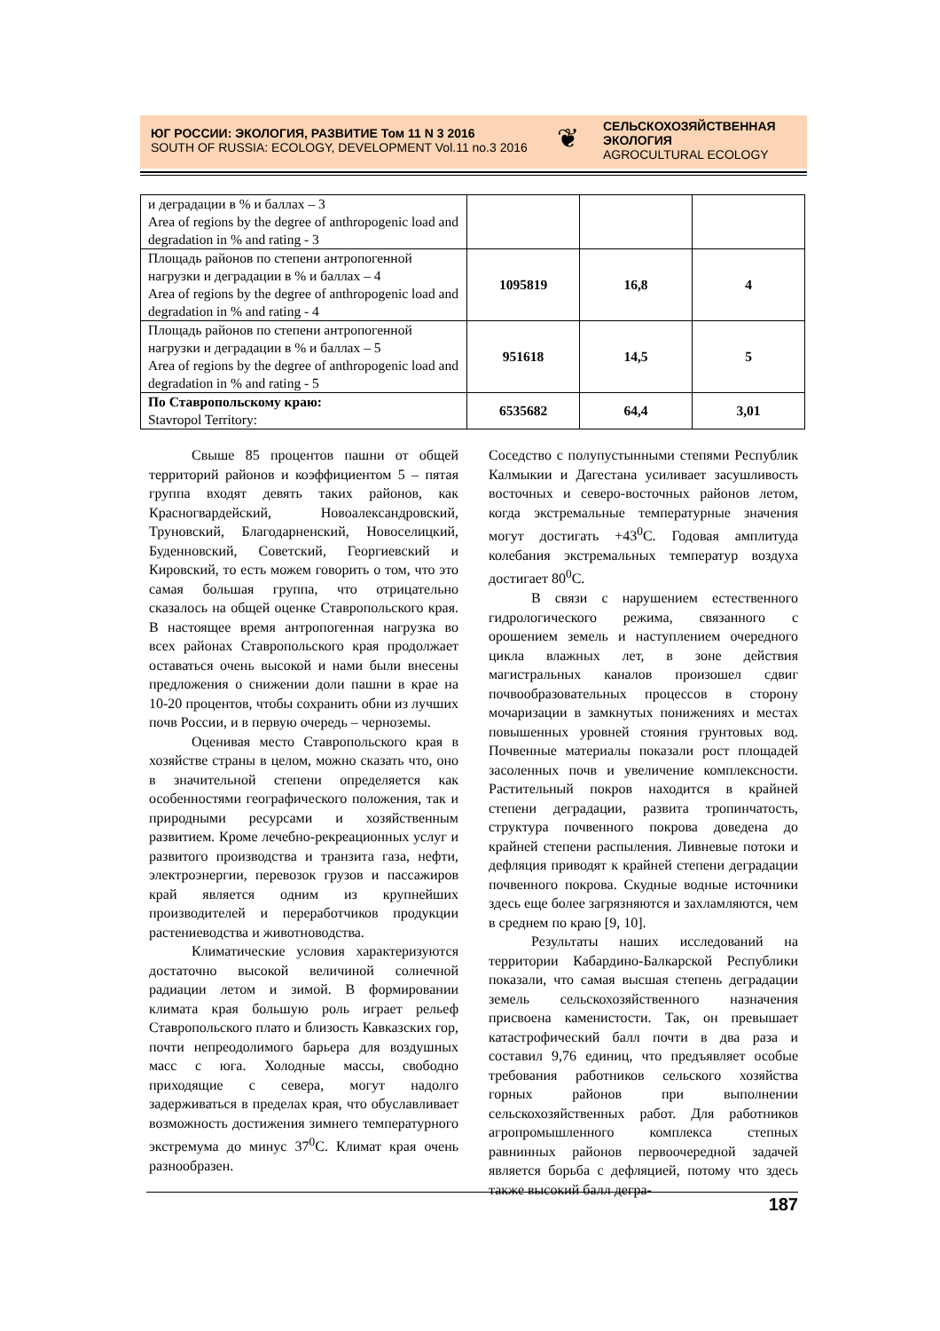ЮГ РОССИИ: ЭКОЛОГИЯ, РАЗВИТИЕ Том 11 N 3 2016
SOUTH OF RUSSIA: ECOLOGY, DEVELOPMENT Vol.11 no.3 2016
❦
СЕЛЬСКОХОЗЯЙСТВЕННАЯ
ЭКОЛОГИЯ
AGROCULTURAL ECOLOGY
| и деградации в % и баллах – 3 Area of regions by the degree of anthropogenic load and degradation in % and rating - 3 | | | |
| Площадь районов по степени антропогенной нагрузки и деградации в % и баллах – 4 Area of regions by the degree of anthropogenic load and degradation in % and rating - 4 | 1095819 | 16,8 | 4 |
| Площадь районов по степени антропогенной нагрузки и деградации в % и баллах – 5 Area of regions by the degree of anthropogenic load and degradation in % and rating - 5 | 951618 | 14,5 | 5 |
| По Ставропольскому краю: Stavropol Territory: | 6535682 | 64,4 | 3,01 |
Свыше 85 процентов пашни от общей территорий районов и коэффициентом 5 – пятая группа входят девять таких районов, как Красногвардейский, Новоалександровский, Труновский, Благодарненский, Новоселицкий, Буденновский, Советский, Георгиевский и Кировский, то есть можем говорить о том, что это самая большая группа, что отрицательно сказалось на общей оценке Ставропольского края. В настоящее время антропогенная нагрузка во всех районах Ставропольского края продолжает оставаться очень высокой и нами были внесены предложения о снижении доли пашни в крае на 10-20 процентов, чтобы сохранить обни из лучших почв России, и в первую очередь – черноземы.
Оценивая место Ставропольского края в хозяйстве страны в целом, можно сказать что, оно в значительной степени определяется как особенностями географического положения, так и природными ресурсами и хозяйственным развитием. Кроме лечебно-рекреационных услуг и развитого производства и транзита газа, нефти, электроэнергии, перевозок грузов и пассажиров край является одним из крупнейших производителей и переработчиков продукции растениеводства и животноводства.
Климатические условия характеризуются достаточно высокой величиной солнечной радиации летом и зимой. В формировании климата края большую роль играет рельеф Ставропольского плато и близость Кавказских гор, почти непреодолимого барьера для воздушных масс с юга. Холодные массы, свободно приходящие с севера, могут надолго задерживаться в пределах края, что обуславливает возможность достижения зимнего температурного экстремума до минус 37<sup>0</sup>С. Климат края очень разнообразен.
Соседство с полупустынными степями Республик Калмыкии и Дагестана усиливает засушливость восточных и северо-восточных районов летом, когда экстремальные температурные значения могут достигать +43<sup>0</sup>С. Годовая амплитуда колебания экстремальных температур воздуха достигает 80<sup>0</sup>С.
В связи с нарушением естественного гидрологического режима, связанного с орошением земель и наступлением очередного цикла влажных лет, в зоне действия магистральных каналов произошел сдвиг почвообразовательных процессов в сторону мочаризации в замкнутых понижениях и местах повышенных уровней стояния грунтовых вод. Почвенные материалы показали рост площадей засоленных почв и увеличение комплексности. Растительный покров находится в крайней степени деградации, развита тропинчатость, структура почвенного покрова доведена до крайней степени распыления. Ливневые потоки и дефляция приводят к крайней степени деградации почвенного покрова. Скудные водные источники здесь еще более загрязняются и захламляются, чем в среднем по краю [9, 10].
Результаты наших исследований на территории Кабардино-Балкарской Республики показали, что самая высшая степень деградации земель сельскохозяйственного назначения присвоена каменистости. Так, он превышает катастрофический балл почти в два раза и составил 9,76 единиц, что предъявляет особые требования работников сельского хозяйства горных районов при выполнении сельскохозяйственных работ. Для работников агропромышленного комплекса степных равнинных районов первоочередной задачей является борьба с дефляцией, потому что здесь также высокий балл дегра-
187